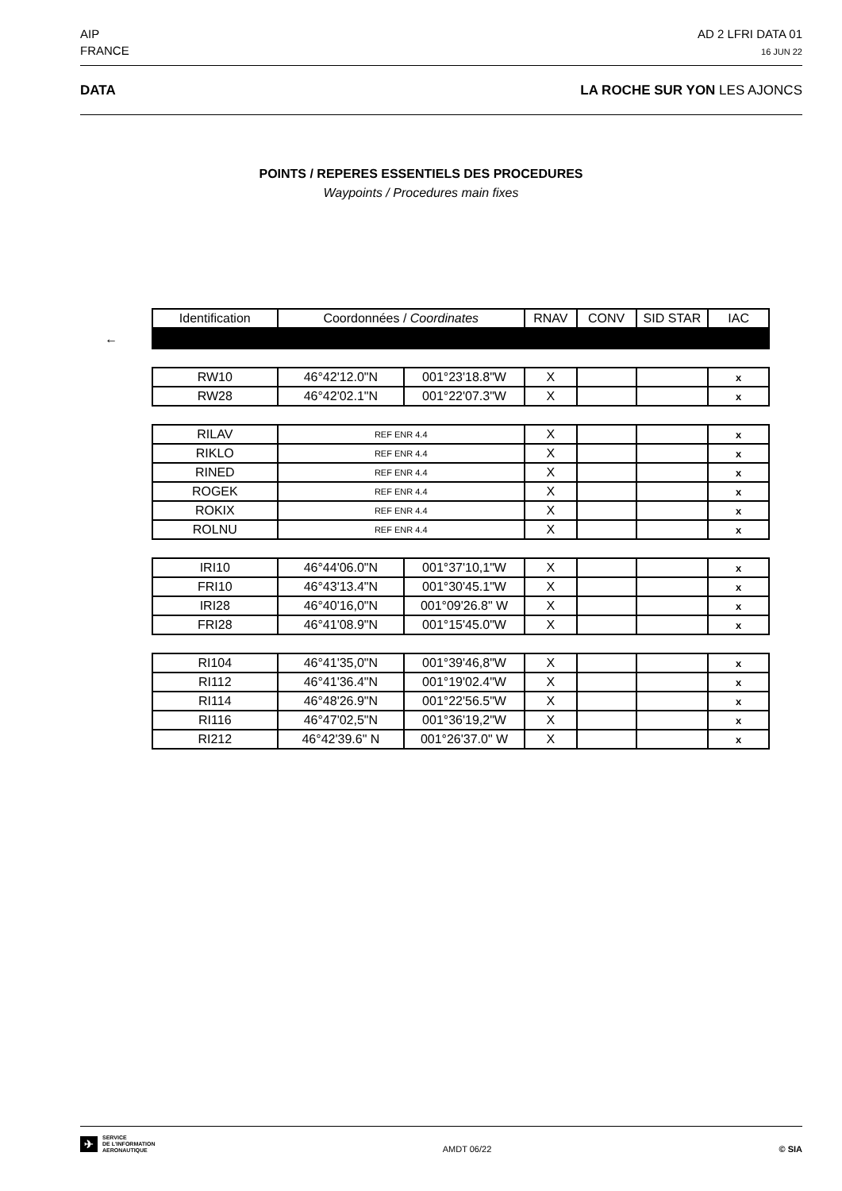AIP
FRANCE
AD 2 LFRI DATA 01
16 JUN 22
DATA LA ROCHE SUR YON LES AJONCS
POINTS / REPERES ESSENTIELS DES PROCEDURES
Waypoints / Procedures main fixes
←
| Identification | Coordonnées / Coordinates | | RNAV | CONV | SID STAR | IAC |
| --- | --- | --- | --- | --- | --- | --- |
| RW10 | 46°42'12.0"N | 001°23'18.8"W | X | | | x |
| RW28 | 46°42'02.1"N | 001°22'07.3"W | X | | | x |
| RILAV | REF ENR 4.4 | | X | | | x |
| RIKLO | REF ENR 4.4 | | X | | | x |
| RINED | REF ENR 4.4 | | X | | | x |
| ROGEK | REF ENR 4.4 | | X | | | x |
| ROKIX | REF ENR 4.4 | | X | | | x |
| ROLNU | REF ENR 4.4 | | X | | | x |
| IRI10 | 46°44'06.0"N | 001°37'10,1"W | X | | | x |
| FRI10 | 46°43'13.4"N | 001°30'45.1"W | X | | | x |
| IRI28 | 46°40'16,0"N | 001°09'26.8" W | X | | | x |
| FRI28 | 46°41'08.9"N | 001°15'45.0"W | X | | | x |
| RI104 | 46°41'35,0"N | 001°39'46,8"W | X | | | x |
| RI112 | 46°41'36.4"N | 001°19'02.4"W | X | | | x |
| RI114 | 46°48'26.9"N | 001°22'56.5"W | X | | | x |
| RI116 | 46°47'02,5"N | 001°36'19,2"W | X | | | x |
| RI212 | 46°42'39.6" N | 001°26'37.0" W | X | | | x |
✈
SERVICE
DE L'INFORMATION
AERONAUTIQUE
AMDT 06/22
© SIA